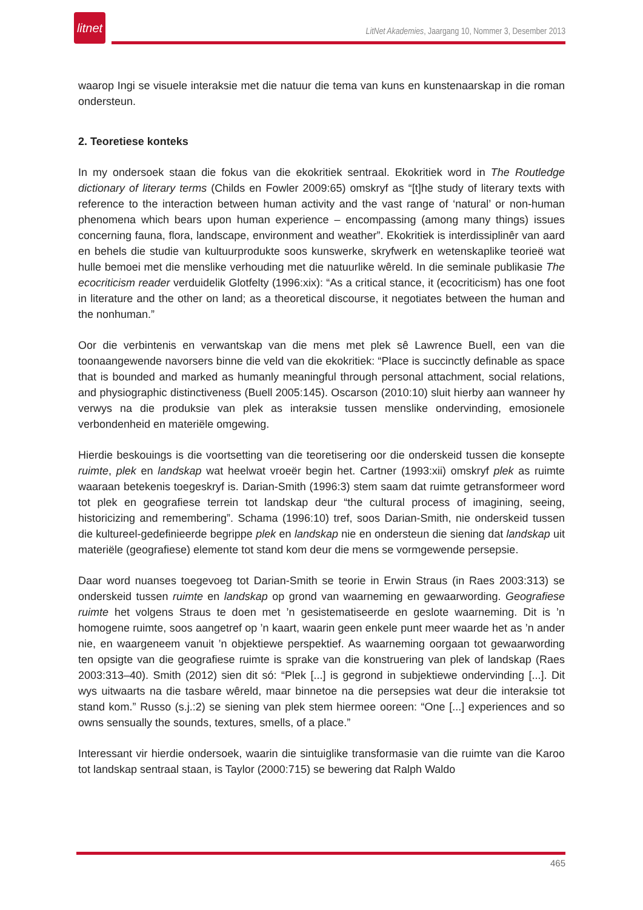litnet
LitNet Akademies, Jaargang 10, Nommer 3, Desember 2013
waarop Ingi se visuele interaksie met die natuur die tema van kuns en kunstenaarskap in die roman ondersteun.
2. Teoretiese konteks
In my ondersoek staan die fokus van die ekokritiek sentraal. Ekokritiek word in The Routledge dictionary of literary terms (Childs en Fowler 2009:65) omskryf as “[t]he study of literary texts with reference to the interaction between human activity and the vast range of ‘natural’ or non-human phenomena which bears upon human experience – encompassing (among many things) issues concerning fauna, flora, landscape, environment and weather”. Ekokritiek is interdissiplinêr van aard en behels die studie van kultuurprodukte soos kunswerke, skryfwerk en wetenskaplike teorieë wat hulle bemoei met die menslike verhouding met die natuurlike wêreld. In die seminale publikasie The ecocriticism reader verduidelik Glotfelty (1996:xix): “As a critical stance, it (ecocriticism) has one foot in literature and the other on land; as a theoretical discourse, it negotiates between the human and the nonhuman.”
Oor die verbintenis en verwantskap van die mens met plek sê Lawrence Buell, een van die toonaangewende navorsers binne die veld van die ekokritiek: “Place is succinctly definable as space that is bounded and marked as humanly meaningful through personal attachment, social relations, and physiographic distinctiveness (Buell 2005:145). Oscarson (2010:10) sluit hierby aan wanneer hy verwys na die produksie van plek as interaksie tussen menslike ondervinding, emosionele verbondenheid en materiële omgewing.
Hierdie beskouings is die voortsetting van die teoretisering oor die onderskeid tussen die konsepte ruimte, plek en landskap wat heelwat vroeër begin het. Cartner (1993:xii) omskryf plek as ruimte waaraan betekenis toegeskryf is. Darian-Smith (1996:3) stem saam dat ruimte getransformeer word tot plek en geografiese terrein tot landskap deur “the cultural process of imagining, seeing, historicizing and remembering”. Schama (1996:10) tref, soos Darian-Smith, nie onderskeid tussen die kultureel-gedefinieerde begrippe plek en landskap nie en ondersteun die siening dat landskap uit materiële (geografiese) elemente tot stand kom deur die mens se vormgewende persepsie.
Daar word nuanses toegevoeg tot Darian-Smith se teorie in Erwin Straus (in Raes 2003:313) se onderskeid tussen ruimte en landskap op grond van waarneming en gewaarwording. Geografiese ruimte het volgens Straus te doen met ’n gesistematiseerde en geslote waarneming. Dit is ’n homogene ruimte, soos aangetref op ’n kaart, waarin geen enkele punt meer waarde het as ’n ander nie, en waargeneem vanuit ’n objektiewe perspektief. As waarneming oorgaan tot gewaarwording ten opsigte van die geografiese ruimte is sprake van die konstruering van plek of landskap (Raes 2003:313–40). Smith (2012) sien dit só: “Plek [...] is gegrond in subjektiewe ondervinding [...]. Dit wys uitwaarts na die tasbare wêreld, maar binnetoe na die persepsies wat deur die interaksie tot stand kom.” Russo (s.j.:2) se siening van plek stem hiermee ooreen: “One [...] experiences and so owns sensually the sounds, textures, smells, of a place.”
Interessant vir hierdie ondersoek, waarin die sintuiglike transformasie van die ruimte van die Karoo tot landskap sentraal staan, is Taylor (2000:715) se bewering dat Ralph Waldo
465